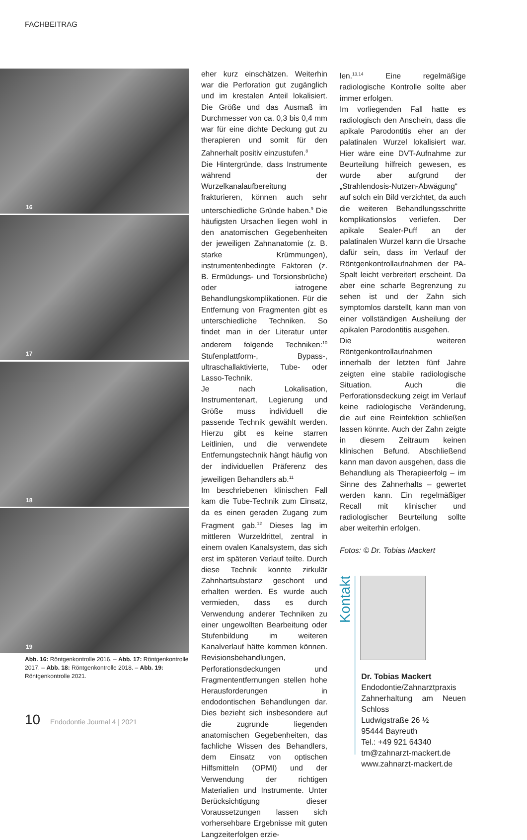FACHBEITRAG
16
17
18
19
Abb. 16: Röntgenkontrolle 2016. – Abb. 17: Röntgenkontrolle 2017. – Abb. 18: Röntgenkontrolle 2018. – Abb. 19: Röntgenkontrolle 2021.
eher kurz einschätzen. Weiterhin war die Perforation gut zugänglich und im krestalen Anteil lokalisiert. Die Größe und das Ausmaß im Durchmesser von ca. 0,3 bis 0,4 mm war für eine dichte Deckung gut zu therapieren und somit für den Zahnerhalt positiv einzustufen.<sup>8</sup>
Die Hintergründe, dass Instrumente während der Wurzelkanalaufbereitung frakturieren, können auch sehr unterschiedliche Gründe haben.<sup>9</sup> Die häufigsten Ursachen liegen wohl in den anatomischen Gegebenheiten der jeweiligen Zahnanatomie (z. B. starke Krümmungen), instrumentenbedingte Faktoren (z. B. Ermüdungs- und Torsionsbrüche) oder iatrogene Behandlungskomplikationen. Für die Entfernung von Fragmenten gibt es unterschiedliche Techniken. So findet man in der Literatur unter anderem folgende Techniken:<sup>10</sup> Stufenplattform-, Bypass-, ultraschallaktivierte, Tube- oder Lasso-Technik.
Je nach Lokalisation, Instrumentenart, Legierung und Größe muss individuell die passende Technik gewählt werden. Hierzu gibt es keine starren Leitlinien, und die verwendete Entfernungstechnik hängt häufig von der individuellen Präferenz des jeweiligen Behandlers ab.<sup>11</sup>
Im beschriebenen klinischen Fall kam die Tube-Technik zum Einsatz, da es einen geraden Zugang zum Fragment gab.<sup>12</sup> Dieses lag im mittleren Wurzeldrittel, zentral in einem ovalen Kanalsystem, das sich erst im späteren Verlauf teilte. Durch diese Technik konnte zirkulär Zahnhartsubstanz geschont und erhalten werden. Es wurde auch vermieden, dass es durch Verwendung anderer Techniken zu einer ungewollten Bearbeitung oder Stufenbildung im weiteren Kanalverlauf hätte kommen können. Revisionsbehandlungen, Perforationsdeckungen und Fragmententfernungen stellen hohe Herausforderungen in endodontischen Behandlungen dar. Dies bezieht sich insbesondere auf die zugrunde liegenden anatomischen Gegebenheiten, das fachliche Wissen des Behandlers, dem Einsatz von optischen Hilfsmitteln (OPMI) und der Verwendung der richtigen Materialien und Instrumente. Unter Berücksichtigung dieser Voraussetzungen lassen sich vorhersehbare Ergebnisse mit guten Langzeiterfolgen erzie-
len.<sup>13,14</sup> Eine regelmäßige radiologische Kontrolle sollte aber immer erfolgen.
Im vorliegenden Fall hatte es radiologisch den Anschein, dass die apikale Parodontitis eher an der palatinalen Wurzel lokalisiert war. Hier wäre eine DVT-Aufnahme zur Beurteilung hilfreich gewesen, es wurde aber aufgrund der „Strahlendosis-Nutzen-Abwägung“ auf solch ein Bild verzichtet, da auch die weiteren Behandlungsschritte komplikationslos verliefen. Der apikale Sealer-Puff an der palatinalen Wurzel kann die Ursache dafür sein, dass im Verlauf der Röntgenkontrollaufnahmen der PA-Spalt leicht verbreitert erscheint. Da aber eine scharfe Begrenzung zu sehen ist und der Zahn sich symptomlos darstellt, kann man von einer vollständigen Ausheilung der apikalen Parodontitis ausgehen.
Die weiteren Röntgenkontrollaufnahmen innerhalb der letzten fünf Jahre zeigten eine stabile radiologische Situation. Auch die Perforationsdeckung zeigt im Verlauf keine radiologische Veränderung, die auf eine Reinfektion schließen lassen könnte. Auch der Zahn zeigte in diesem Zeitraum keinen klinischen Befund. Abschließend kann man davon ausgehen, dass die Behandlung als Therapieerfolg – im Sinne des Zahnerhalts – gewertet werden kann. Ein regelmäßiger Recall mit klinischer und radiologischer Beurteilung sollte aber weiterhin erfolgen.
Fotos: © Dr. Tobias Mackert
Kontakt
Dr. Tobias Mackert
Endodontie/Zahnarztpraxis
Zahnerhaltung am Neuen Schloss
Ludwigstraße 26 ½
95444 Bayreuth
Tel.: +49 921 64340
tm@zahnarzt-mackert.de
www.zahnarzt-mackert.de
10 Endodontie Journal 4 | 2021